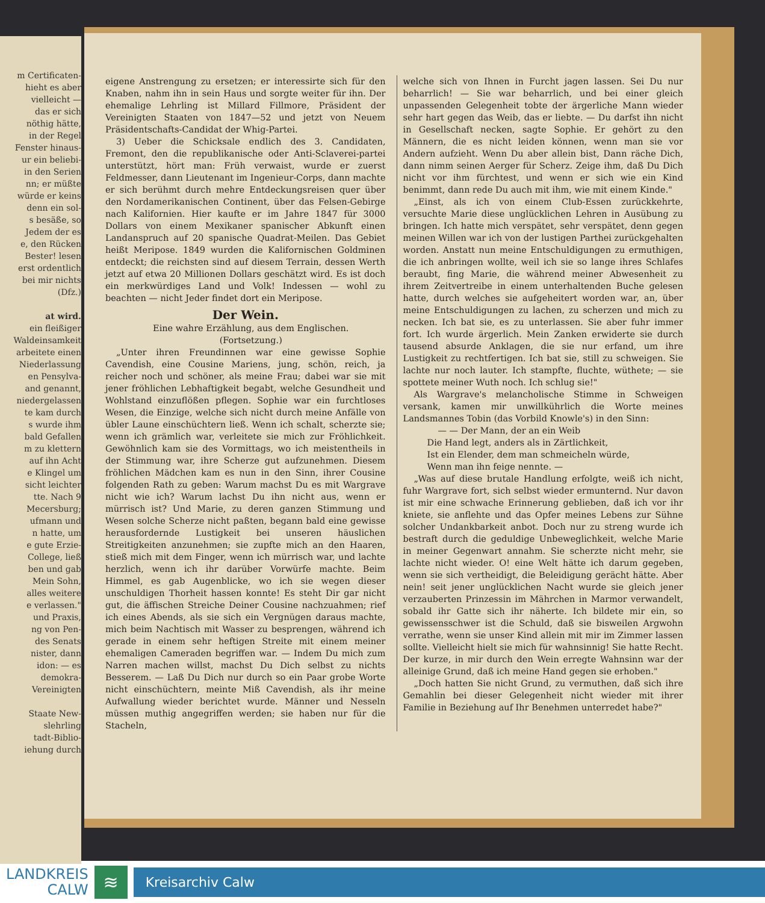m Certificaten-
hieht es aber
vielleicht —
das er sich
nöthig hätte,
in der Regel
Fenster hinaus-
ur ein beliebi-
in den Serien
nn; er müßte
würde er keins
denn ein sol-
s besäße, so
Jedem der es
e, den Rücken
Bester! lesen
erst ordentlich
bei mir nichts
(Dfz.)
at wird.
ein fleißiger
Waldeinsamkeit
arbeitete einen
Niederlassung
en Pensylva-
and genannt,
niedergelassen
te kam durch
s wurde ihm
bald Gefallen
m zu klettern
auf ihn Acht
e Klingel um
sicht leichter
tte. Nach 9
Mecersburg;
ufmann und
n hatte, um
e gute Erzie-
College, ließ
ben und gab
Mein Sohn,
alles weitere
e verlassen."
und Praxis,
ng von Pen-
des Senats
nister, dann
idon: — es
demokra-
Vereinigten
Staate New-
slehrling
tadt-Biblio-
iehung durch
eigene Anstrengung zu ersetzen; er interessirte sich für den Knaben, nahm ihn in sein Haus und sorgte weiter für ihn. Der ehemalige Lehrling ist Millard Fillmore, Präsident der Vereinigten Staaten von 1847—52 und jetzt von Neuem Präsidentschafts-Candidat der Whig-Partei.
3) Ueber die Schicksale endlich des 3. Candidaten, Fremont, den die republikanische oder Anti-Sclaverei-partei unterstützt, hört man: Früh verwaist, wurde er zuerst Feldmesser, dann Lieutenant im Ingenieur-Corps, dann machte er sich berühmt durch mehre Entdeckungsreisen quer über den Nordamerikanischen Continent, über das Felsen-Gebirge nach Kalifornien. Hier kaufte er im Jahre 1847 für 3000 Dollars von einem Mexikaner spanischer Abkunft einen Landanspruch auf 20 spanische Quadrat-Meilen. Das Gebiet heißt Meriposе. 1849 wurden die Kalifornischen Goldminen entdeckt; die reichsten sind auf diesem Terrain, dessen Werth jetzt auf etwa 20 Millionen Dollars geschätzt wird. Es ist doch ein merkwürdiges Land und Volk! Indessen — wohl zu beachten — nicht Jeder findet dort ein Meripose.
Der Wein.
Eine wahre Erzählung, aus dem Englischen.
(Fortsetzung.)
„Unter ihren Freundinnen war eine gewisse Sophie Cavendish, eine Cousine Mariens, jung, schön, reich, ja reicher noch und schöner, als meine Frau; dabei war sie mit jener fröhlichen Lebhaftigkeit begabt, welche Gesundheit und Wohlstand einzuflößen pflegen. Sophie war ein furchtloses Wesen, die Einzige, welche sich nicht durch meine Anfälle von übler Laune einschüchtern ließ. Wenn ich schalt, scherzte sie; wenn ich grämlich war, verleitete sie mich zur Fröhlichkeit. Gewöhnlich kam sie des Vormittags, wo ich meistentheils in der Stimmung war, ihre Scherze gut aufzunehmen. Diesem fröhlichen Mädchen kam es nun in den Sinn, ihrer Cousine folgenden Rath zu geben: Warum machst Du es mit Wargrave nicht wie ich? Warum lachst Du ihn nicht aus, wenn er mürrisch ist? Und Marie, zu deren ganzen Stimmung und Wesen solche Scherze nicht paßten, begann bald eine gewisse herausfordernde Lustigkeit bei unseren häuslichen Streitigkeiten anzunehmen; sie zupfte mich an den Haaren, stieß mich mit dem Finger, wenn ich mürrisch war, und lachte herzlich, wenn ich ihr darüber Vorwürfe machte. Beim Himmel, es gab Augenblicke, wo ich sie wegen dieser unschuldigen Thorheit hassen konnte! Es steht Dir gar nicht gut, die äffischen Streiche Deiner Cousine nachzuahmen; rief ich eines Abends, als sie sich ein Vergnügen daraus machte, mich beim Nachtisch mit Wasser zu besprengen, während ich gerade in einem sehr heftigen Streite mit einem meiner ehemaligen Cameraden begriffen war. — Indem Du mich zum Narren machen willst, machst Du Dich selbst zu nichts Besserem. — Laß Du Dich nur durch so ein Paar grobe Worte nicht einschüchtern, meinte Miß Cavendish, als ihr meine Aufwallung wieder berichtet wurde. Männer und Nesseln müssen muthig angegriffen werden; sie haben nur für die Stacheln,
welche sich von Ihnen in Furcht jagen lassen. Sei Du nur beharrlich! — Sie war beharrlich, und bei einer gleich unpassenden Gelegenheit tobte der ärgerliche Mann wieder sehr hart gegen das Weib, das er liebte. — Du darfst ihn nicht in Gesellschaft necken, sagte Sophie. Er gehört zu den Männern, die es nicht leiden können, wenn man sie vor Andern aufzieht. Wenn Du aber allein bist, Dann räche Dich, dann nimm seinen Aerger für Scherz. Zeige ihm, daß Du Dich nicht vor ihm fürchtest, und wenn er sich wie ein Kind benimmt, dann rede Du auch mit ihm, wie mit einem Kinde."
„Einst, als ich von einem Club-Essen zurückkehrte, versuchte Marie diese unglücklichen Lehren in Ausübung zu bringen. Ich hatte mich verspätet, sehr verspätet, denn gegen meinen Willen war ich von der lustigen Parthei zurückgehalten worden. Anstatt nun meine Entschuldigungen zu ermuthigen, die ich anbringen wollte, weil ich sie so lange ihres Schlafes beraubt, fing Marie, die während meiner Abwesenheit zu ihrem Zeitvertreibe in einem unterhaltenden Buche gelesen hatte, durch welches sie aufgeheitert worden war, an, über meine Entschuldigungen zu lachen, zu scherzen und mich zu necken. Ich bat sie, es zu unterlassen. Sie aber fuhr immer fort. Ich wurde ärgerlich. Mein Zanken erwiderte sie durch tausend absurde Anklagen, die sie nur erfand, um ihre Lustigkeit zu rechtfertigen. Ich bat sie, still zu schweigen. Sie lachte nur noch lauter. Ich stampfte, fluchte, wüthete; — sie spottete meiner Wuth noch. Ich schlug sie!"
Als Wargrave's melancholische Stimme in Schweigen versank, kamen mir unwillkührlich die Worte meines Landsmannes Tobin (das Vorbild Knowle's) in den Sinn:
— — Der Mann, der an ein Weib
Die Hand legt, anders als in Zärtlichkeit,
Ist ein Elender, dem man schmeicheln würde,
Wenn man ihn feige nennte. —
„Was auf diese brutale Handlung erfolgte, weiß ich nicht, fuhr Wargrave fort, sich selbst wieder ermunternd. Nur davon ist mir eine schwache Erinnerung geblieben, daß ich vor ihr kniete, sie anflehte und das Opfer meines Lebens zur Sühne solcher Undankbarkeit anbot. Doch nur zu streng wurde ich bestraft durch die geduldige Unbeweglichkeit, welche Marie in meiner Gegenwart annahm. Sie scherzte nicht mehr, sie lachte nicht wieder. O! eine Welt hätte ich darum gegeben, wenn sie sich vertheidigt, die Beleidigung gerächt hätte. Aber nein! seit jener unglücklichen Nacht wurde sie gleich jener verzauberten Prinzessin im Mährchen in Marmor verwandelt, sobald ihr Gatte sich ihr näherte. Ich bildete mir ein, so gewissensschwer ist die Schuld, daß sie bisweilen Argwohn verrathe, wenn sie unser Kind allein mit mir im Zimmer lassen sollte. Vielleicht hielt sie mich für wahnsinnig! Sie hatte Recht. Der kurze, in mir durch den Wein erregte Wahnsinn war der alleinige Grund, daß ich meine Hand gegen sie erhoben."
„Doch hatten Sie nicht Grund, zu vermuthen, daß sich ihre Gemahlin bei dieser Gelegenheit nicht wieder mit ihrer Familie in Beziehung auf Ihr Benehmen unterredet habe?"
LANDKREIS
CALW
≋
Kreisarchiv Calw